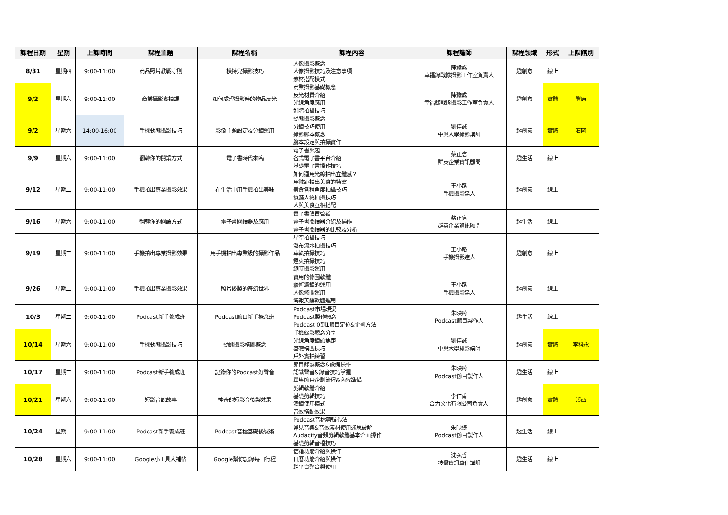| 課程日期 | 星期 | 上課時間 | 課程主題 | 課程名稱 | 課程內容 | 課程講師 | 課程領域 | 形式 | 上課館別 |
| --- | --- | --- | --- | --- | --- | --- | --- | --- | --- |
| 8/31 | 星期四 | 9:00-11:00 | 商品照片教戰守則 | 模特兒攝影技巧 | 人像攝影概念 人像攝影技巧及注意事項 素材搭配模式 | 陳豫成 幸福錄戰隊攝影工作室負責人 | 趣創意 | 線上 | |
| 9/2 | 星期六 | 9:00-11:00 | 商業攝影實拍課 | 如何處理攝影時的物品反光 | 商業攝影基礎概念 反光材質介紹 光線角度應用 進階拍攝技巧 | 陳豫成 幸福錄戰隊攝影工作室負責人 | 趣創意 | 實體 | 豐原 |
| 9/2 | 星期六 | 14:00-16:00 | 手機動態攝影技巧 | 影像主題設定及分鏡運用 | 動態攝影概念 分鏡技巧使用 攝影腳本概念 腳本設定與拍攝實作 | 劉佳誠 中興大學攝影講師 | 趣創意 | 實體 | 石岡 |
| 9/9 | 星期六 | 9:00-11:00 | 翻轉你的閱讀方式 | 電子書時代來臨 | 電子書興起 各式電子書平台介紹 基礎電子書操作技巧 | 蔡正信 群英企業資訊顧問 | 趣生活 | 線上 | |
| 9/12 | 星期二 | 9:00-11:00 | 手機拍出專業攝影效果 | 在生活中用手機拍出美味 | 如何運用光線拍出立體感？ 用微距拍出美食的特寫 美食各種角度拍攝技巧 餐廳人物拍攝技巧 人與美食互相搭配 | 王小路 手機攝影達人 | 趣創意 | 線上 | |
| 9/16 | 星期六 | 9:00-11:00 | 翻轉你的閱讀方式 | 電子書閱讀器及應用 | 電子書購買管道 電子書閱讀器介紹及操作 電子書閱讀器的比較及分析 | 蔡正信 群英企業資訊顧問 | 趣生活 | 線上 | |
| 9/19 | 星期二 | 9:00-11:00 | 手機拍出專業攝影效果 | 用手機拍出專業級的攝影作品 | 星空拍攝技巧 瀑布流水拍攝技巧 車軌拍攝技巧 煙火拍攝技巧 縮時攝影運用 | 王小路 手機攝影達人 | 趣創意 | 線上 | |
| 9/26 | 星期二 | 9:00-11:00 | 手機拍出專業攝影效果 | 照片後製的奇幻世界 | 實用的修圖軟體 藝術濾鏡的運用 人像修圖運用 海報美編軟體運用 | 王小路 手機攝影達人 | 趣創意 | 線上 | |
| 10/3 | 星期二 | 9:00-11:00 | Podcast新手養成班 | Podcast節目新手概念班 | Podcast市場現況 Podcast製作概念 Podcast 0到1節目定位&企劃方法 | 朱映綺 Podcast節目製作人 | 趣生活 | 線上 | |
| 10/14 | 星期六 | 9:00-11:00 | 手機動態攝影技巧 | 動態攝影構圖概念 | 手機錄影觀念分享 光線角度鏡頭焦距 基礎構圖技巧 戶外實拍練習 | 劉佳誠 中興大學攝影講師 | 趣創意 | 實體 | 李科永 |
| 10/17 | 星期二 | 9:00-11:00 | Podcast新手養成班 | 記錄你的Podcast好聲音 | 節目錄製概念&設備操作 認識聲音&錄音技巧掌握 單集節目企劃流程&內容準備 | 朱映綺 Podcast節目製作人 | 趣生活 | 線上 | |
| 10/21 | 星期六 | 9:00-11:00 | 短影音說故事 | 神奇的短影音後製效果 | 剪輯軟體介紹 基礎剪輯技巧 濾鏡使用模式 音效搭配效果 | 李仁甫 合力文化有限公司負責人 | 趣創意 | 實體 | 溪西 |
| 10/24 | 星期二 | 9:00-11:00 | Podcast新手養成班 | Podcast音檔基礎後製術 | Podcast音檔剪輯心法 常見音樂&音效素材使用迷思破解 Audacity音頻剪輯軟體基本介面操作 基礎剪輯音檔技巧 | 朱映綺 Podcast節目製作人 | 趣生活 | 線上 | |
| 10/28 | 星期六 | 9:00-11:00 | Google小工具大補帖 | Google幫你記錄每日行程 | 信箱功能介紹與操作 日曆功能介紹與操作 跨平台整合與使用 | 沈弘哲 技優資訊專任講師 | 趣生活 | 線上 | |